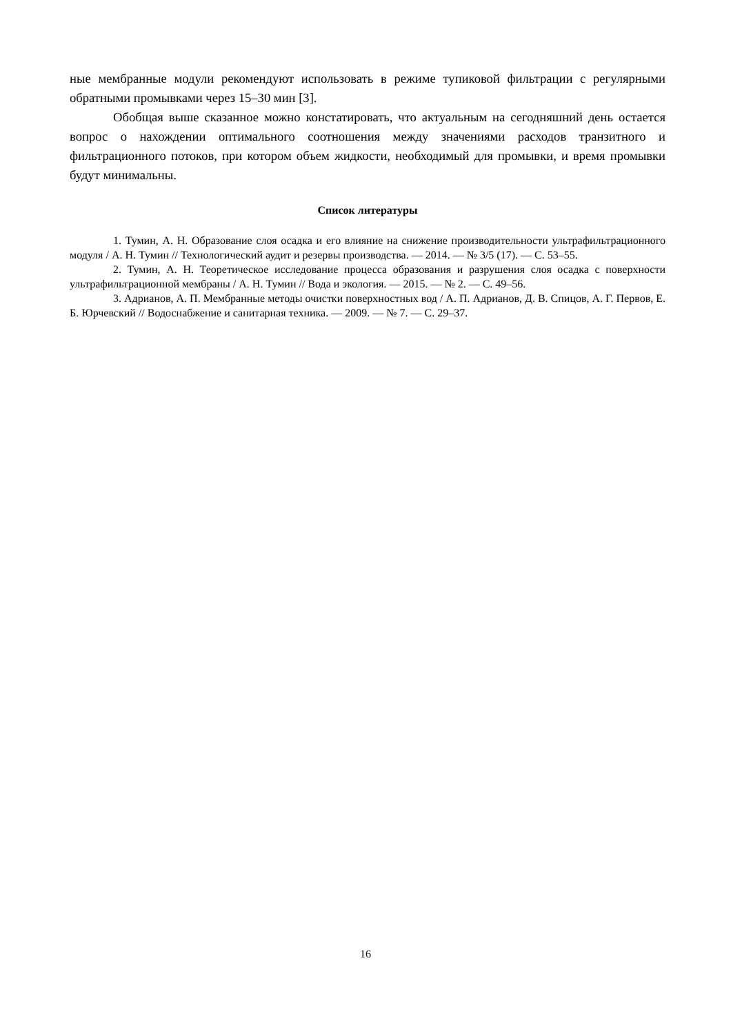ные мембранные модули рекомендуют использовать в режиме тупиковой фильтрации с регулярными обратными промывками через 15–30 мин [3].
Обобщая выше сказанное можно констатировать, что актуальным на сегодняшний день остается вопрос о нахождении оптимального соотношения между значениями расходов транзитного и фильтрационного потоков, при котором объем жидкости, необходимый для промывки, и время промывки будут минимальны.
Список литературы
1. Тумин, А. Н. Образование слоя осадка и его влияние на снижение производительности ультрафильтрационного модуля / А. Н. Тумин // Технологический аудит и резервы производства. — 2014. — № 3/5 (17). — С. 53–55.
2. Тумин, А. Н. Теоретическое исследование процесса образования и разрушения слоя осадка с поверхности ультрафильтрационной мембраны / А. Н. Тумин // Вода и экология. — 2015. — № 2. — С. 49–56.
3. Адрианов, А. П. Мембранные методы очистки поверхностных вод / А. П. Адрианов, Д. В. Спицов, А. Г. Первов, Е. Б. Юрчевский // Водоснабжение и санитарная техника. — 2009. — № 7. — С. 29–37.
16